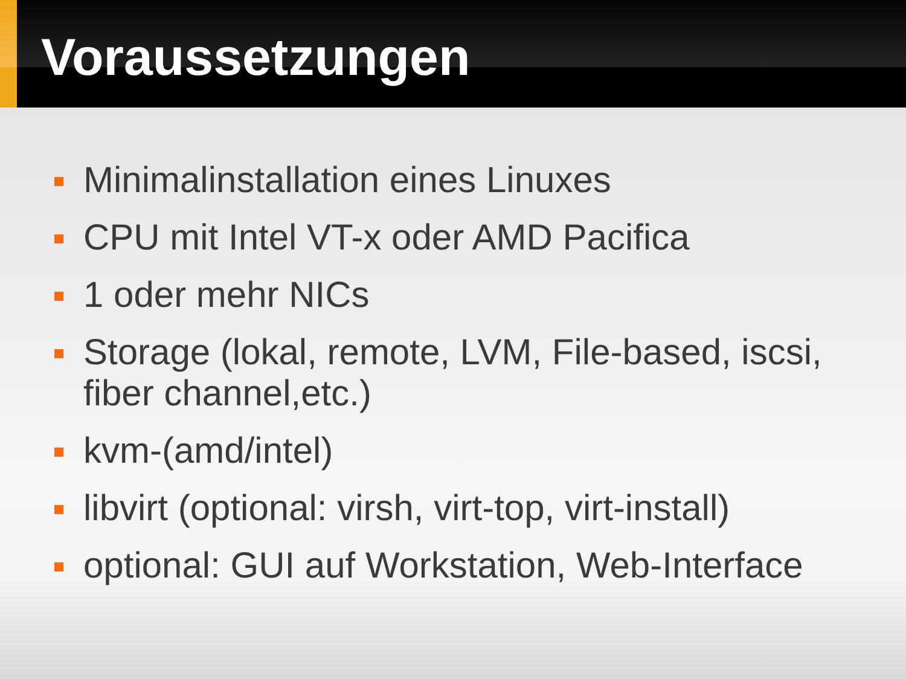Voraussetzungen
Minimalinstallation eines Linuxes
CPU mit Intel VT-x oder AMD Pacifica
1 oder mehr NICs
Storage (lokal, remote, LVM, File-based, iscsi, fiber channel,etc.)
kvm-(amd/intel)
libvirt (optional: virsh, virt-top, virt-install)
optional: GUI auf Workstation, Web-Interface